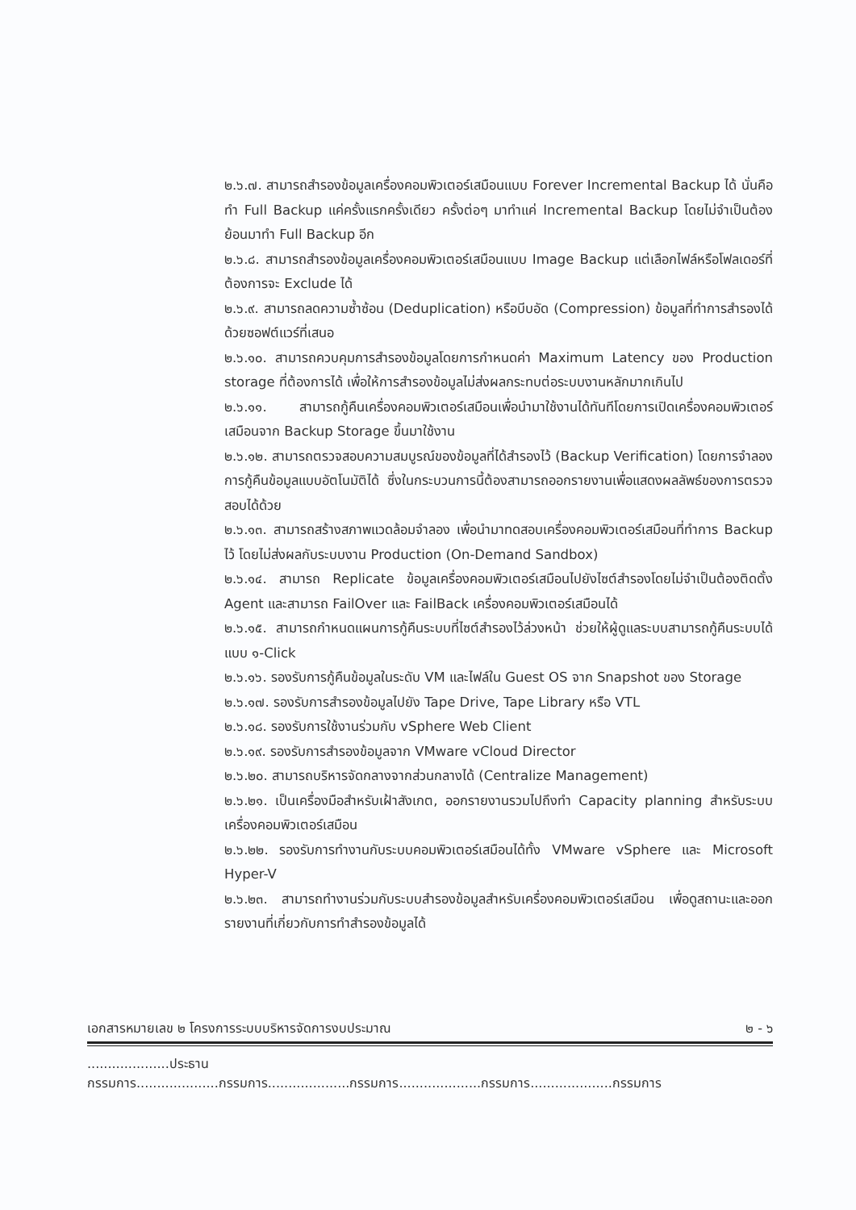๒.๖.๗. สามารถสำรองข้อมูลเครื่องคอมพิวเตอร์เสมือนแบบ Forever Incremental Backup ได้ นั่นคือทำ Full Backup แค่ครั้งแรกครั้งเดียว ครั้งต่อๆ มาทำแค่ Incremental Backup โดยไม่จำเป็นต้องย้อนมาทำ Full Backup อีก
๒.๖.๘. สามารถสำรองข้อมูลเครื่องคอมพิวเตอร์เสมือนแบบ Image Backup แต่เลือกไฟล์หรือโฟลเดอร์ที่ต้องการจะ Exclude ได้
๒.๖.๙. สามารถลดความซ้ำซ้อน (Deduplication) หรือบีบอัด (Compression) ข้อมูลที่ทำการสำรองได้ด้วยซอฟต์แวร์ที่เสนอ
๒.๖.๑๐. สามารถควบคุมการสำรองข้อมูลโดยการกำหนดค่า Maximum Latency ของ Production storage ที่ต้องการได้ เพื่อให้การสำรองข้อมูลไม่ส่งผลกระทบต่อระบบงานหลักมากเกินไป
๒.๖.๑๑. สามารถกู้คืนเครื่องคอมพิวเตอร์เสมือนเพื่อนำมาใช้งานได้ทันทีโดยการเปิดเครื่องคอมพิวเตอร์เสมือนจาก Backup Storage ขึ้นมาใช้งาน
๒.๖.๑๒. สามารถตรวจสอบความสมบูรณ์ของข้อมูลที่ได้สำรองไว้ (Backup Verification) โดยการจำลองการกู้คืนข้อมูลแบบอัตโนมัติได้ ซึ่งในกระบวนการนี้ต้องสามารถออกรายงานเพื่อแสดงผลลัพธ์ของการตรวจสอบได้ด้วย
๒.๖.๑๓. สามารถสร้างสภาพแวดล้อมจำลอง เพื่อนำมาทดสอบเครื่องคอมพิวเตอร์เสมือนที่ทำการ Backup ไว้ โดยไม่ส่งผลกับระบบงาน Production (On-Demand Sandbox)
๒.๖.๑๔. สามารถ Replicate ข้อมูลเครื่องคอมพิวเตอร์เสมือนไปยังไซต์สำรองโดยไม่จำเป็นต้องติดตั้ง Agent และสามารถ FailOver และ FailBack เครื่องคอมพิวเตอร์เสมือนได้
๒.๖.๑๕. สามารถกำหนดแผนการกู้คืนระบบที่ไซต์สำรองไว้ล่วงหน้า ช่วยให้ผู้ดูแลระบบสามารถกู้คืนระบบได้แบบ ๑-Click
๒.๖.๑๖. รองรับการกู้คืนข้อมูลในระดับ VM และไฟล์ใน Guest OS จาก Snapshot ของ Storage
๒.๖.๑๗. รองรับการสำรองข้อมูลไปยัง Tape Drive, Tape Library หรือ VTL
๒.๖.๑๘. รองรับการใช้งานร่วมกับ vSphere Web Client
๒.๖.๑๙. รองรับการสำรองข้อมูลจาก VMware vCloud Director
๒.๖.๒๐. สามารถบริหารจัดกลางจากส่วนกลางได้ (Centralize Management)
๒.๖.๒๑. เป็นเครื่องมือสำหรับเฝ้าสังเกต, ออกรายงานรวมไปถึงทำ Capacity planning สำหรับระบบเครื่องคอมพิวเตอร์เสมือน
๒.๖.๒๒. รองรับการทำงานกับระบบคอมพิวเตอร์เสมือนได้ทั้ง VMware vSphere และ Microsoft Hyper-V
๒.๖.๒๓. สามารถทำงานร่วมกับระบบสำรองข้อมูลสำหรับเครื่องคอมพิวเตอร์เสมือน เพื่อดูสถานะและออกรายงานที่เกี่ยวกับการทำสำรองข้อมูลได้
เอกสารหมายเลข ๒ โครงการระบบบริหารจัดการงบประมาณ ๒ - ๖
....................ประธานกรรมการ....................กรรมการ....................กรรมการ....................กรรมการ....................กรรมการ